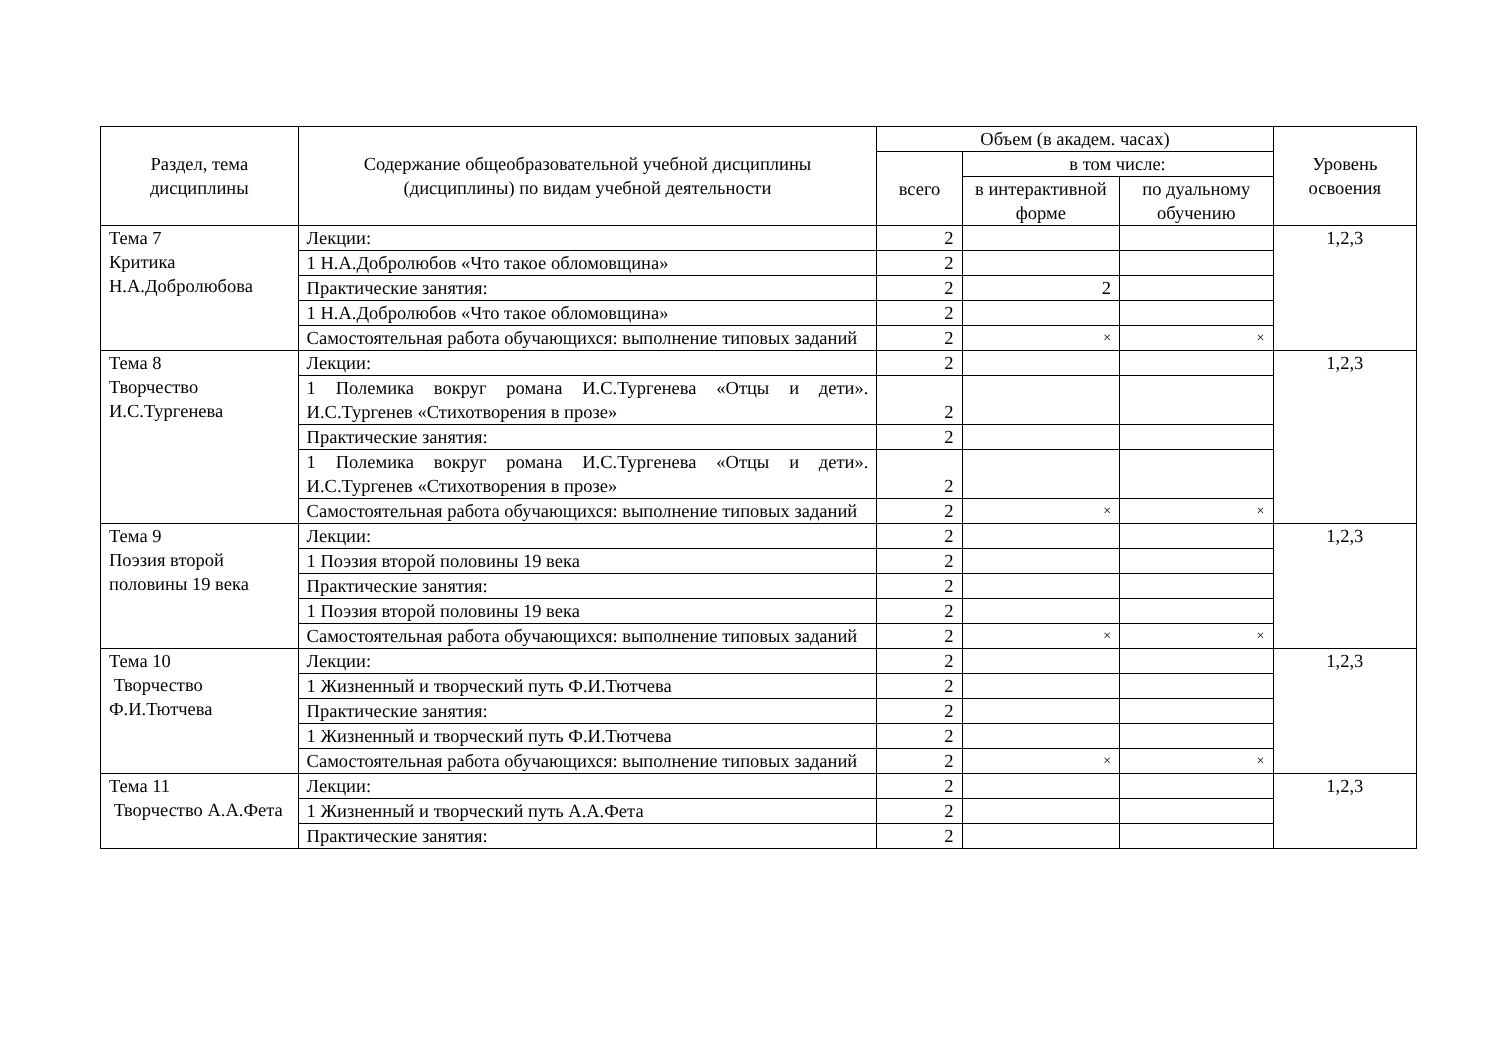| Раздел, тема дисциплины | Содержание общеобразовательной учебной дисциплины (дисциплины) по видам учебной деятельности | Объем (в академ. часах) | | | Уровень освоения |
| --- | --- | --- | --- | --- | --- |
| | | всего | в том числе: | | |
| | | | в интерактивной форме | по дуальному обучению | |
| Тема 7 Критика Н.А.Добролюбова | Лекции: | 2 | | | 1,2,3 |
| | 1 Н.А.Добролюбов «Что такое обломовщина» | 2 | | | |
| | Практические занятия: | 2 | 2 | | |
| | 1 Н.А.Добролюбов «Что такое обломовщина» | 2 | | | |
| | Самостоятельная работа обучающихся: выполнение типовых заданий | 2 | × | × | |
| Тема 8 Творчество И.С.Тургенева | Лекции: | 2 | | | 1,2,3 |
| | 1 Полемика вокруг романа И.С.Тургенева «Отцы и дети». И.С.Тургенев «Стихотворения в прозе» | 2 | | | |
| | Практические занятия: | 2 | | | |
| | 1 Полемика вокруг романа И.С.Тургенева «Отцы и дети». И.С.Тургенев «Стихотворения в прозе» | 2 | | | |
| | Самостоятельная работа обучающихся: выполнение типовых заданий | 2 | × | × | |
| Тема 9 Поэзия второй половины 19 века | Лекции: | 2 | | | 1,2,3 |
| | 1 Поэзия второй половины 19 века | 2 | | | |
| | Практические занятия: | 2 | | | |
| | 1 Поэзия второй половины 19 века | 2 | | | |
| | Самостоятельная работа обучающихся: выполнение типовых заданий | 2 | × | × | |
| Тема 10 Творчество Ф.И.Тютчева | Лекции: | 2 | | | 1,2,3 |
| | 1 Жизненный и творческий путь Ф.И.Тютчева | 2 | | | |
| | Практические занятия: | 2 | | | |
| | 1 Жизненный и творческий путь Ф.И.Тютчева | 2 | | | |
| | Самостоятельная работа обучающихся: выполнение типовых заданий | 2 | × | × | |
| Тема 11 Творчество А.А.Фета | Лекции: | 2 | | | 1,2,3 |
| | 1 Жизненный и творческий путь А.А.Фета | 2 | | | |
| | Практические занятия: | 2 | | | |